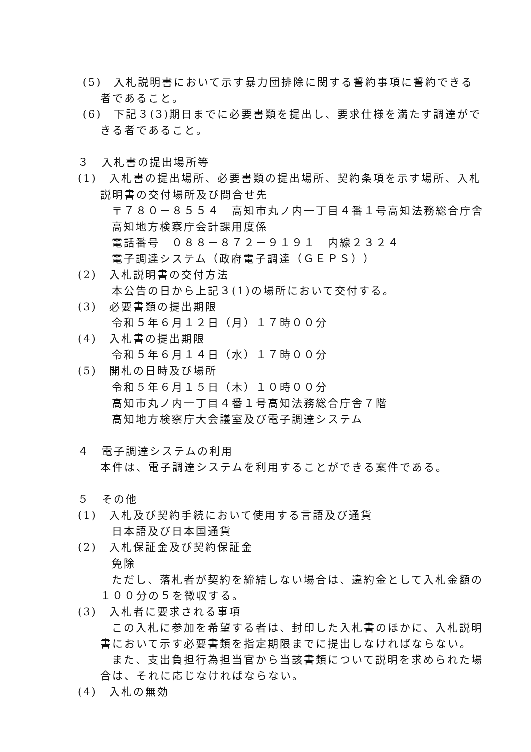(5)　入札説明書において示す暴力団排除に関する誓約事項に誓約できる
者であること。
(6)　下記３(3)期日までに必要書類を提出し、要求仕様を満たす調達がで
きる者であること。
３　入札書の提出場所等
(1)　入札書の提出場所、必要書類の提出場所、契約条項を示す場所、入札
説明書の交付場所及び問合せ先
〒７８０－８５５４　高知市丸ノ内一丁目４番１号高知法務総合庁舎
高知地方検察庁会計課用度係
電話番号　０８８－８７２－９１９１　内線２３２４
電子調達システム（政府電子調達（ＧＥＰＳ））
(2)　入札説明書の交付方法
本公告の日から上記３(1)の場所において交付する。
(3)　必要書類の提出期限
令和５年６月１２日（月）１７時００分
(4)　入札書の提出期限
令和５年６月１４日（水）１７時００分
(5)　開札の日時及び場所
令和５年６月１５日（木）１０時００分
高知市丸ノ内一丁目４番１号高知法務総合庁舎７階
高知地方検察庁大会議室及び電子調達システム
４　電子調達システムの利用
本件は、電子調達システムを利用することができる案件である。
５　その他
(1)　入札及び契約手続において使用する言語及び通貨
日本語及び日本国通貨
(2)　入札保証金及び契約保証金
免除
ただし、落札者が契約を締結しない場合は、違約金として入札金額の
１００分の５を徴収する。
(3)　入札者に要求される事項
この入札に参加を希望する者は、封印した入札書のほかに、入札説明
書において示す必要書類を指定期限までに提出しなければならない。
また、支出負担行為担当官から当該書類について説明を求められた場
合は、それに応じなければならない。
(4)　入札の無効